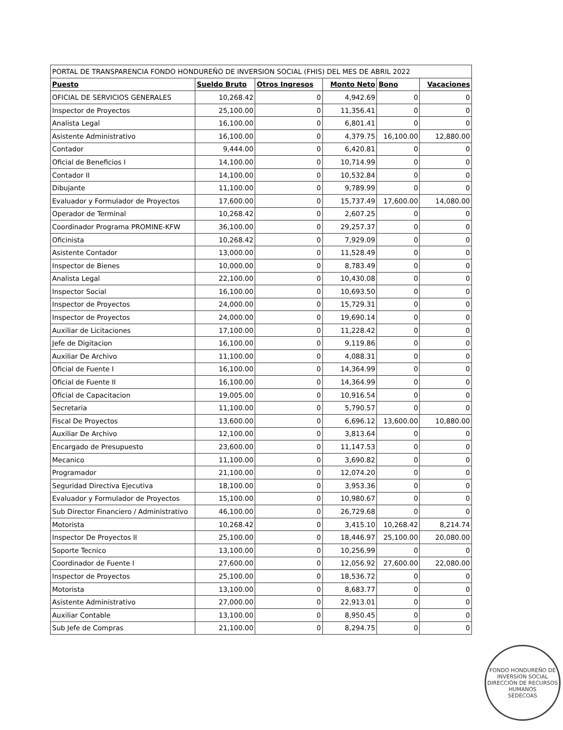| PORTAL DE TRANSPARENCIA FONDO HONDUREÑO DE INVERSION SOCIAL (FHIS) DEL MES DE ABRIL 2022 | | | | | |
| --- | --- | --- | --- | --- | --- |
| Puesto | Sueldo Bruto | Otros Ingresos | Monto Neto | Bono | Vacaciones |
| OFICIAL DE SERVICIOS GENERALES | 10,268.42 | 0 | 4,942.69 | 0 | 0 |
| Inspector de Proyectos | 25,100.00 | 0 | 11,356.41 | 0 | 0 |
| Analista Legal | 16,100.00 | 0 | 6,801.41 | 0 | 0 |
| Asistente Administrativo | 16,100.00 | 0 | 4,379.75 | 16,100.00 | 12,880.00 |
| Contador | 9,444.00 | 0 | 6,420.81 | 0 | 0 |
| Oficial de Beneficios I | 14,100.00 | 0 | 10,714.99 | 0 | 0 |
| Contador II | 14,100.00 | 0 | 10,532.84 | 0 | 0 |
| Dibujante | 11,100.00 | 0 | 9,789.99 | 0 | 0 |
| Evaluador y Formulador de Proyectos | 17,600.00 | 0 | 15,737.49 | 17,600.00 | 14,080.00 |
| Operador de Terminal | 10,268.42 | 0 | 2,607.25 | 0 | 0 |
| Coordinador Programa PROMINE-KFW | 36,100.00 | 0 | 29,257.37 | 0 | 0 |
| Oficinista | 10,268.42 | 0 | 7,929.09 | 0 | 0 |
| Asistente Contador | 13,000.00 | 0 | 11,528.49 | 0 | 0 |
| Inspector de Bienes | 10,000.00 | 0 | 8,783.49 | 0 | 0 |
| Analista Legal | 22,100.00 | 0 | 10,430.08 | 0 | 0 |
| Inspector Social | 16,100.00 | 0 | 10,693.50 | 0 | 0 |
| Inspector de Proyectos | 24,000.00 | 0 | 15,729.31 | 0 | 0 |
| Inspector de Proyectos | 24,000.00 | 0 | 19,690.14 | 0 | 0 |
| Auxiliar de Licitaciones | 17,100.00 | 0 | 11,228.42 | 0 | 0 |
| Jefe de Digitacion | 16,100.00 | 0 | 9,119.86 | 0 | 0 |
| Auxiliar De Archivo | 11,100.00 | 0 | 4,088.31 | 0 | 0 |
| Oficial de Fuente I | 16,100.00 | 0 | 14,364.99 | 0 | 0 |
| Oficial de Fuente II | 16,100.00 | 0 | 14,364.99 | 0 | 0 |
| Oficial de Capacitacion | 19,005.00 | 0 | 10,916.54 | 0 | 0 |
| Secretaria | 11,100.00 | 0 | 5,790.57 | 0 | 0 |
| Fiscal De Proyectos | 13,600.00 | 0 | 6,696.12 | 13,600.00 | 10,880.00 |
| Auxiliar De Archivo | 12,100.00 | 0 | 3,813.64 | 0 | 0 |
| Encargado de Presupuesto | 23,600.00 | 0 | 11,147.53 | 0 | 0 |
| Mecanico | 11,100.00 | 0 | 3,690.82 | 0 | 0 |
| Programador | 21,100.00 | 0 | 12,074.20 | 0 | 0 |
| Seguridad Directiva Ejecutiva | 18,100.00 | 0 | 3,953.36 | 0 | 0 |
| Evaluador y Formulador de Proyectos | 15,100.00 | 0 | 10,980.67 | 0 | 0 |
| Sub Director Financiero / Administrativo | 46,100.00 | 0 | 26,729.68 | 0 | 0 |
| Motorista | 10,268.42 | 0 | 3,415.10 | 10,268.42 | 8,214.74 |
| Inspector De Proyectos II | 25,100.00 | 0 | 18,446.97 | 25,100.00 | 20,080.00 |
| Soporte Tecnico | 13,100.00 | 0 | 10,256.99 | 0 | 0 |
| Coordinador de Fuente I | 27,600.00 | 0 | 12,056.92 | 27,600.00 | 22,080.00 |
| Inspector de Proyectos | 25,100.00 | 0 | 18,536.72 | 0 | 0 |
| Motorista | 13,100.00 | 0 | 8,683.77 | 0 | 0 |
| Asistente Administrativo | 27,000.00 | 0 | 22,913.01 | 0 | 0 |
| Auxiliar Contable | 13,100.00 | 0 | 8,950.45 | 0 | 0 |
| Sub Jefe de Compras | 21,100.00 | 0 | 8,294.75 | 0 | 0 |
FONDO HONDUREÑO DE INVERSION SOCIAL
DIRECCIÓN DE RECURSOS HUMANOS
SEDECOAS